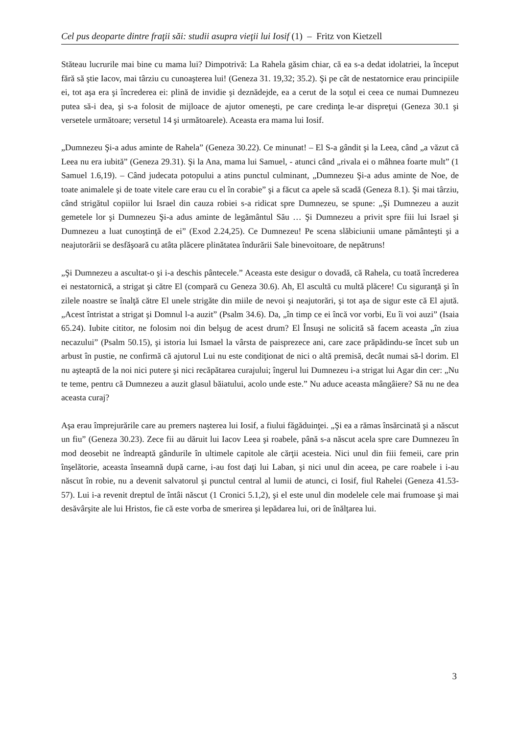Cel pus deoparte dintre fraţii săi: studii asupra vieţii lui Iosif (1) – Fritz von Kietzell
Stăteau lucrurile mai bine cu mama lui? Dimpotrivă: La Rahela găsim chiar, că ea s-a dedat idolatriei, la început fără să ştie Iacov, mai târziu cu cunoaşterea lui! (Geneza 31. 19,32; 35.2). Şi pe cât de nestatornice erau principiile ei, tot aşa era şi încrederea ei: plină de invidie şi deznădejde, ea a cerut de la soţul ei ceea ce numai Dumnezeu putea să-i dea, şi s-a folosit de mijloace de ajutor omeneşti, pe care credinţa le-ar dispreţui (Geneza 30.1 şi versetele următoare; versetul 14 şi următoarele). Aceasta era mama lui Iosif.
„Dumnezeu Şi-a adus aminte de Rahela” (Geneza 30.22). Ce minunat! – El S-a gândit şi la Leea, când „a văzut că Leea nu era iubită” (Geneza 29.31). Şi la Ana, mama lui Samuel, - atunci când „rivala ei o mâhnea foarte mult” (1 Samuel 1.6,19). – Când judecata potopului a atins punctul culminant, „Dumnezeu Şi-a adus aminte de Noe, de toate animalele şi de toate vitele care erau cu el în corabie” şi a făcut ca apele să scadă (Geneza 8.1). Şi mai târziu, când strigătul copiilor lui Israel din cauza robiei s-a ridicat spre Dumnezeu, se spune: „Şi Dumnezeu a auzit gemetele lor şi Dumnezeu Şi-a adus aminte de legământul Său … Şi Dumnezeu a privit spre fiii lui Israel şi Dumnezeu a luat cunoştinţă de ei” (Exod 2.24,25). Ce Dumnezeu! Pe scena slăbiciunii umane pământeşti şi a neajutorării se desfăşoară cu atâta plăcere plinătatea îndurării Sale binevoitoare, de nepătruns!
„Şi Dumnezeu a ascultat-o şi i-a deschis pântecele.” Aceasta este desigur o dovadă, că Rahela, cu toată încrederea ei nestatornică, a strigat şi către El (compară cu Geneza 30.6). Ah, El ascultă cu multă plăcere! Cu siguranţă şi în zilele noastre se înalţă către El unele strigăte din miile de nevoi şi neajutorări, şi tot aşa de sigur este că El ajută. „Acest întristat a strigat şi Domnul l-a auzit” (Psalm 34.6). Da, „în timp ce ei încă vor vorbi, Eu îi voi auzi” (Isaia 65.24). Iubite cititor, ne folosim noi din belşug de acest drum? El Însuşi ne solicită să facem aceasta „în ziua necazului” (Psalm 50.15), şi istoria lui Ismael la vârsta de paisprezece ani, care zace prăpădindu-se încet sub un arbust în pustie, ne confirmă că ajutorul Lui nu este condiţionat de nici o altă premisă, decât numai să-l dorim. El nu aşteaptă de la noi nici putere şi nici recăpătarea curajului; îngerul lui Dumnezeu i-a strigat lui Agar din cer: „Nu te teme, pentru că Dumnezeu a auzit glasul băiatului, acolo unde este.” Nu aduce aceasta mângâiere? Să nu ne dea aceasta curaj?
Aşa erau împrejurările care au premers naşterea lui Iosif, a fiului făgăduinţei. „Şi ea a rămas însărcinată şi a născut un fiu” (Geneza 30.23). Zece fii au dăruit lui Iacov Leea şi roabele, până s-a născut acela spre care Dumnezeu în mod deosebit ne îndreaptă gândurile în ultimele capitole ale cărţii acesteia. Nici unul din fiii femeii, care prin înşelătorie, aceasta înseamnă după carne, i-au fost daţi lui Laban, şi nici unul din aceea, pe care roabele i i-au născut în robie, nu a devenit salvatorul şi punctul central al lumii de atunci, ci Iosif, fiul Rahelei (Geneza 41.53-57). Lui i-a revenit dreptul de întâi născut (1 Cronici 5.1,2), şi el este unul din modelele cele mai frumoase şi mai desăvârşite ale lui Hristos, fie că este vorba de smerirea şi lepădarea lui, ori de înălţarea lui.
3